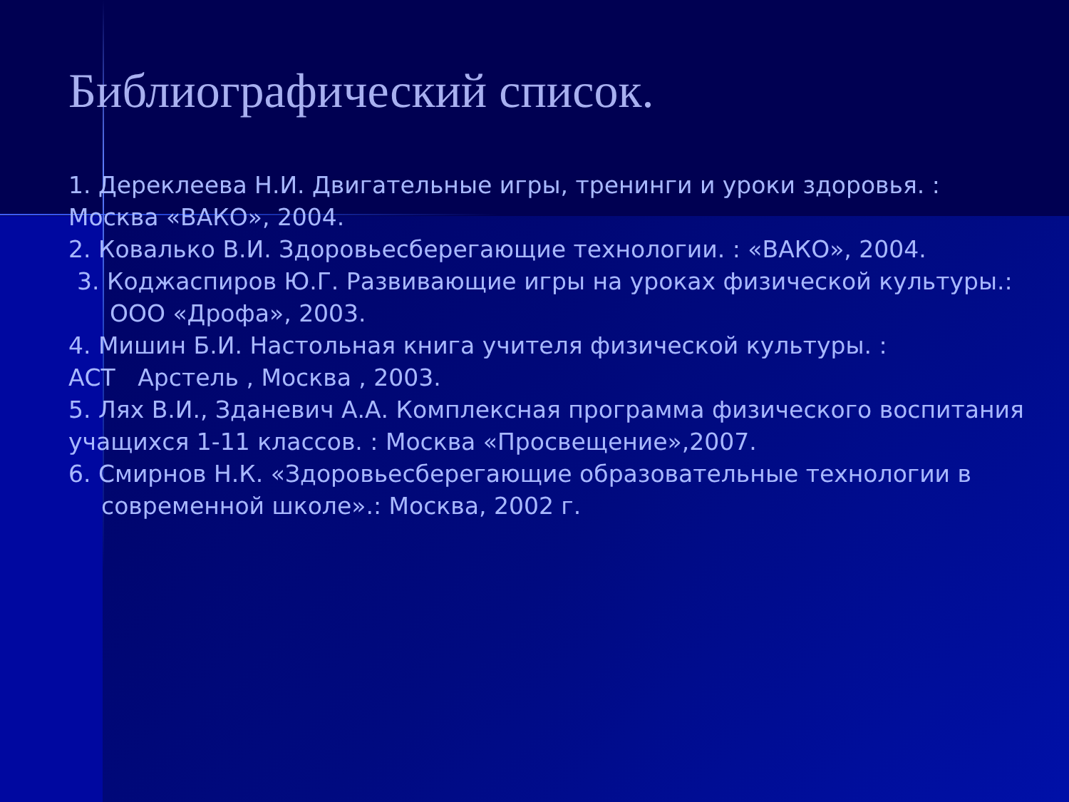Библиографический список.
1. Дереклеева Н.И. Двигательные игры, тренинги и уроки здоровья. :
Москва «ВАКО», 2004.
2. Ковалько В.И. Здоровьесберегающие технологии. : «ВАКО», 2004.
3. Коджаспиров Ю.Г. Развивающие игры на уроках физической культуры.:
ООО «Дрофа», 2003.
4. Мишин Б.И. Настольная книга учителя физической культуры. :
АСТ Арстель , Москва , 2003.
5. Лях В.И., Зданевич А.А. Комплексная программа физического воспитания учащихся 1-11 классов. : Москва «Просвещение»,2007.
6. Смирнов Н.К. «Здоровьесберегающие образовательные технологии в
современной школе».: Москва, 2002 г.